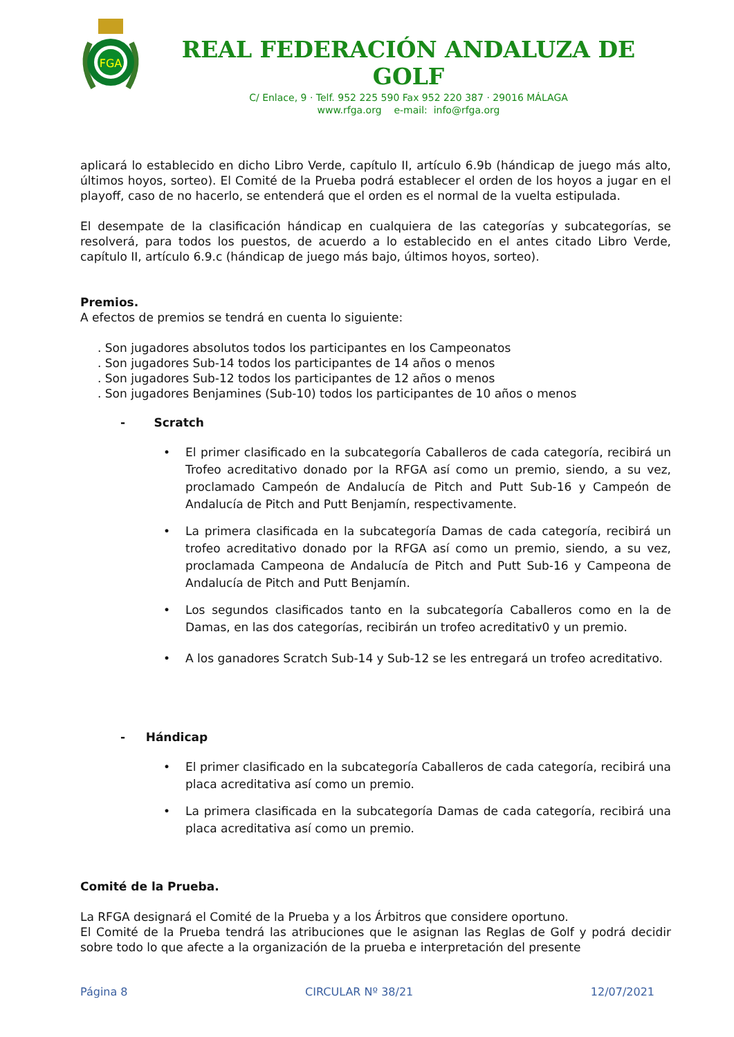FGA
REAL FEDERACIÓN ANDALUZA DE GOLF
C/ Enlace, 9 · Telf. 952 225 590 Fax 952 220 387 · 29016 MÁLAGA
www.rfga.org e-mail: info@rfga.org
aplicará lo establecido en dicho Libro Verde, capítulo II, artículo 6.9b (hándicap de juego más alto, últimos hoyos, sorteo). El Comité de la Prueba podrá establecer el orden de los hoyos a jugar en el playoff, caso de no hacerlo, se entenderá que el orden es el normal de la vuelta estipulada.
El desempate de la clasificación hándicap en cualquiera de las categorías y subcategorías, se resolverá, para todos los puestos, de acuerdo a lo establecido en el antes citado Libro Verde, capítulo II, artículo 6.9.c (hándicap de juego más bajo, últimos hoyos, sorteo).
Premios.
A efectos de premios se tendrá en cuenta lo siguiente:
. Son jugadores absolutos todos los participantes en los Campeonatos
. Son jugadores Sub-14 todos los participantes de 14 años o menos
. Son jugadores Sub-12 todos los participantes de 12 años o menos
. Son jugadores Benjamines (Sub-10) todos los participantes de 10 años o menos
- Scratch
• El primer clasificado en la subcategoría Caballeros de cada categoría, recibirá un Trofeo acreditativo donado por la RFGA así como un premio, siendo, a su vez, proclamado Campeón de Andalucía de Pitch and Putt Sub-16 y Campeón de Andalucía de Pitch and Putt Benjamín, respectivamente.
• La primera clasificada en la subcategoría Damas de cada categoría, recibirá un trofeo acreditativo donado por la RFGA así como un premio, siendo, a su vez, proclamada Campeona de Andalucía de Pitch and Putt Sub-16 y Campeona de Andalucía de Pitch and Putt Benjamín.
• Los segundos clasificados tanto en la subcategoría Caballeros como en la de Damas, en las dos categorías, recibirán un trofeo acreditativ0 y un premio.
• A los ganadores Scratch Sub-14 y Sub-12 se les entregará un trofeo acreditativo.
- Hándicap
• El primer clasificado en la subcategoría Caballeros de cada categoría, recibirá una placa acreditativa así como un premio.
• La primera clasificada en la subcategoría Damas de cada categoría, recibirá una placa acreditativa así como un premio.
Comité de la Prueba.
La RFGA designará el Comité de la Prueba y a los Árbitros que considere oportuno.
El Comité de la Prueba tendrá las atribuciones que le asignan las Reglas de Golf y podrá decidir sobre todo lo que afecte a la organización de la prueba e interpretación del presente
Página 8 CIRCULAR Nº 38/21 12/07/2021